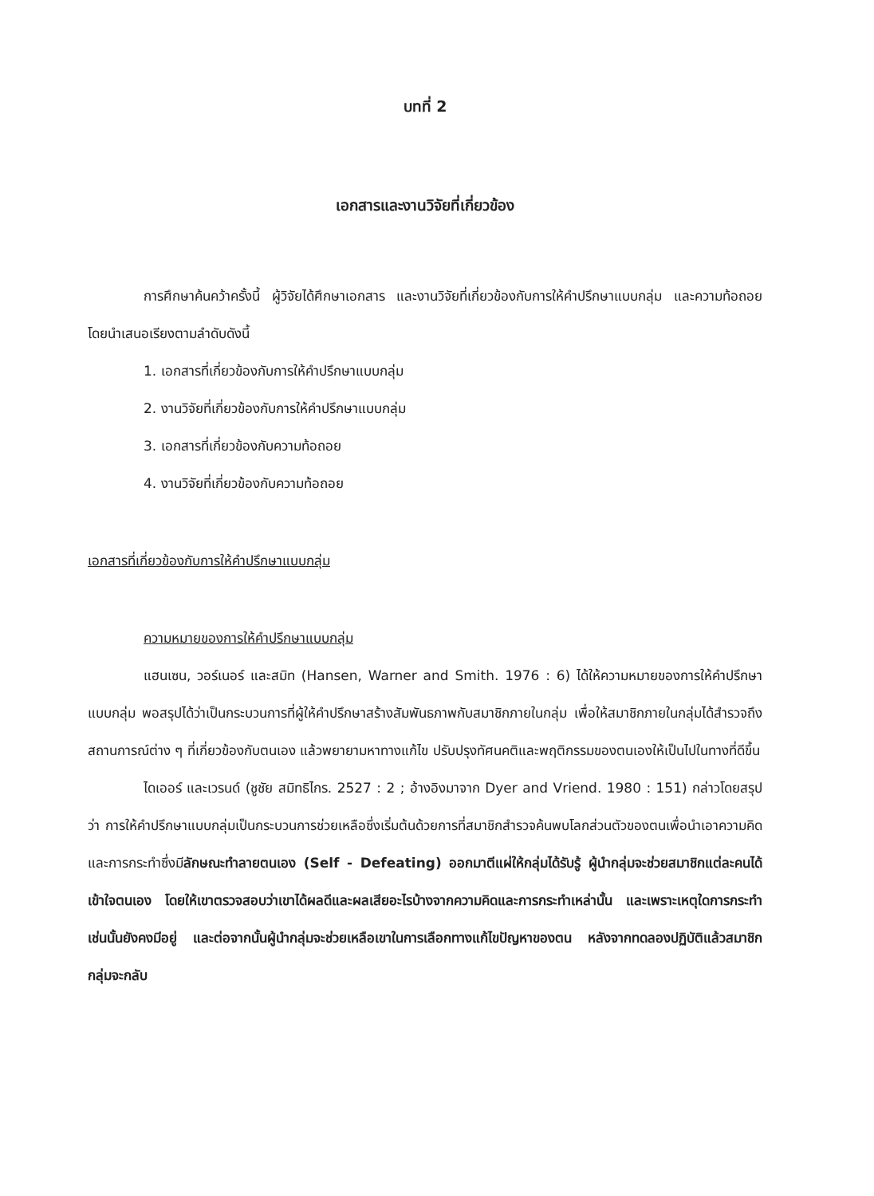บทที่ 2
เอกสารและงานวิจัยที่เกี่ยวข้อง
การศึกษาค้นคว้าครั้งนี้ ผู้วิจัยได้ศึกษาเอกสาร และงานวิจัยที่เกี่ยวข้องกับการให้คำปรึกษาแบบกลุ่ม และความท้อถอย โดยนำเสนอเรียงตามลำดับดังนี้
1. เอกสารที่เกี่ยวข้องกับการให้คำปรึกษาแบบกลุ่ม
2. งานวิจัยที่เกี่ยวข้องกับการให้คำปรึกษาแบบกลุ่ม
3. เอกสารที่เกี่ยวข้องกับความท้อถอย
4. งานวิจัยที่เกี่ยวข้องกับความท้อถอย
เอกสารที่เกี่ยวข้องกับการให้คำปรึกษาแบบกลุ่ม
ความหมายของการให้คำปรึกษาแบบกลุ่ม
แฮนเซน, วอร์เนอร์ และสมิท (Hansen, Warner and Smith. 1976 : 6) ได้ให้ความหมายของการให้คำปรึกษาแบบกลุ่ม พอสรุปได้ว่าเป็นกระบวนการที่ผู้ให้คำปรึกษาสร้างสัมพันธภาพกับสมาชิกภายในกลุ่ม เพื่อให้สมาชิกภายในกลุ่มได้สำรวจถึงสถานการณ์ต่าง ๆ ที่เกี่ยวข้องกับตนเอง แล้วพยายามหาทางแก้ไข ปรับปรุงทัศนคติและพฤติกรรมของตนเองให้เป็นไปในทางที่ดีขึ้น
ไดเออร์ และเวรนด์ (ชูชัย สมิทธิไกร. 2527 : 2 ; อ้างอิงมาจาก Dyer and Vriend. 1980 : 151) กล่าวโดยสรุปว่า การให้คำปรึกษาแบบกลุ่มเป็นกระบวนการช่วยเหลือซึ่งเริ่มต้นด้วยการที่สมาชิกสำรวจค้นพบโลกส่วนตัวของตนเพื่อนำเอาความคิดและการกระทำซึ่งมีลักษณะทำลายตนเอง (Self - Defeating) ออกมาตีแผ่ให้กลุ่มได้รับรู้ ผู้นำกลุ่มจะช่วยสมาชิกแต่ละคนได้เข้าใจตนเอง โดยให้เขาตรวจสอบว่าเขาได้ผลดีและผลเสียอะไรบ้างจากความคิดและการกระทำเหล่านั้น และเพราะเหตุใดการกระทำเช่นนั้นยังคงมีอยู่ และต่อจากนั้นผู้นำกลุ่มจะช่วยเหลือเขาในการเลือกทางแก้ไขปัญหาของตน หลังจากทดลองปฏิบัติแล้วสมาชิกกลุ่มจะกลับ